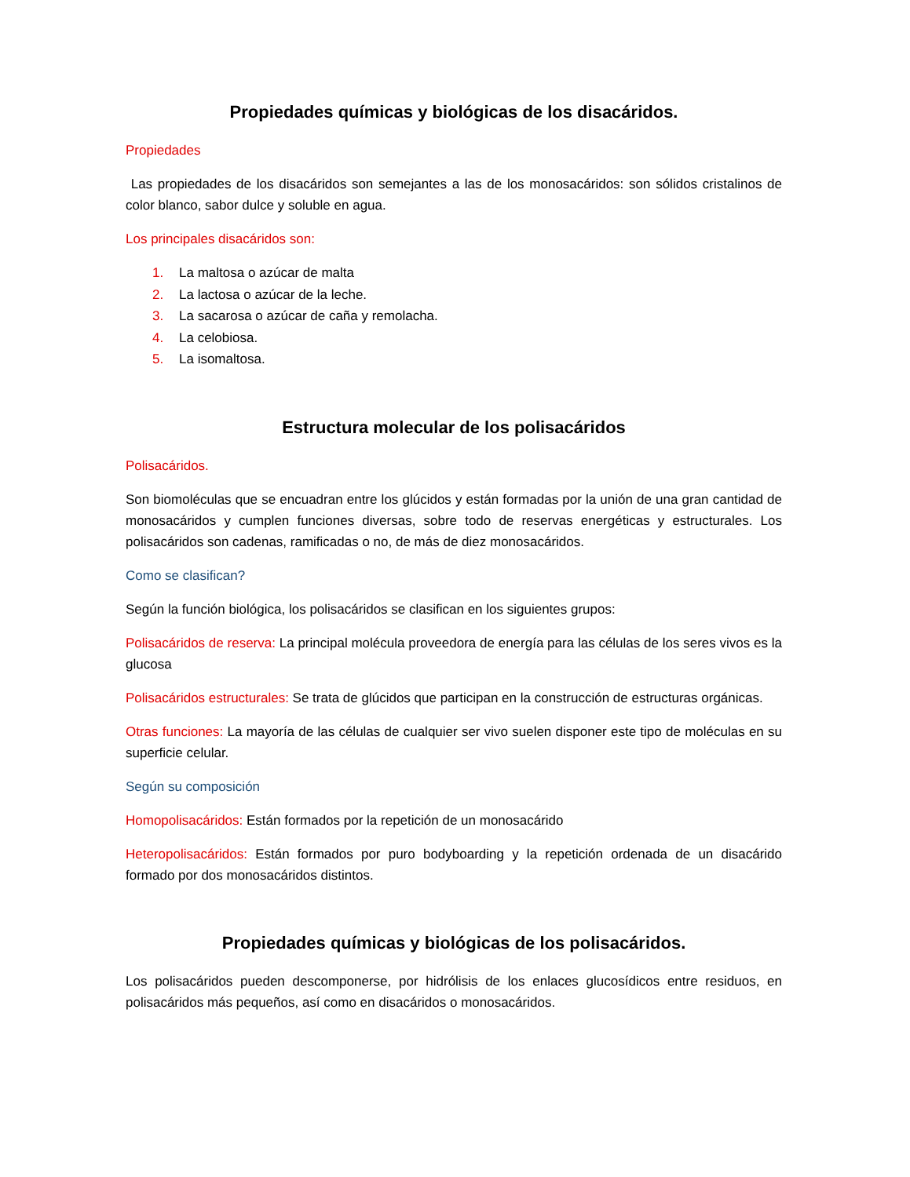Propiedades químicas y biológicas de los disacáridos.
Propiedades
Las propiedades de los disacáridos son semejantes a las de los monosacáridos: son sólidos cristalinos de color blanco, sabor dulce y soluble en agua.
Los principales disacáridos son:
1. La maltosa o azúcar de malta
2. La lactosa o azúcar de la leche.
3. La sacarosa o azúcar de caña y remolacha.
4. La celobiosa.
5. La isomaltosa.
Estructura molecular de los polisacáridos
Polisacáridos.
Son biomoléculas que se encuadran entre los glúcidos y están formadas por la unión de una gran cantidad de monosacáridos y cumplen funciones diversas, sobre todo de reservas energéticas y estructurales. Los polisacáridos son cadenas, ramificadas o no, de más de diez monosacáridos.
Como se clasifican?
Según la función biológica, los polisacáridos se clasifican en los siguientes grupos:
Polisacáridos de reserva: La principal molécula proveedora de energía para las células de los seres vivos es la glucosa
Polisacáridos estructurales: Se trata de glúcidos que participan en la construcción de estructuras orgánicas.
Otras funciones: La mayoría de las células de cualquier ser vivo suelen disponer este tipo de moléculas en su superficie celular.
Según su composición
Homopolisacáridos: Están formados por la repetición de un monosacárido
Heteropolisacáridos: Están formados por puro bodyboarding y la repetición ordenada de un disacárido formado por dos monosacáridos distintos.
Propiedades químicas y biológicas de los polisacáridos.
Los polisacáridos pueden descomponerse, por hidrólisis de los enlaces glucosídicos entre residuos, en polisacáridos más pequeños, así como en disacáridos o monosacáridos.